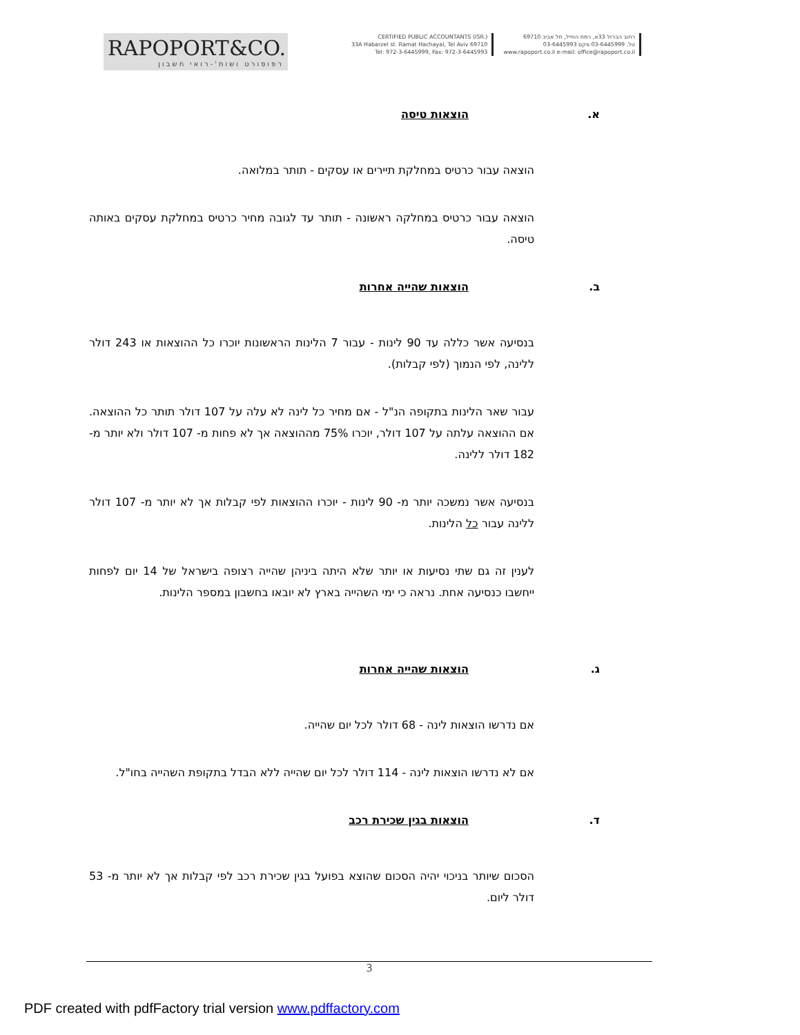RAPOPORT&CO.
רפופורט ושות'-רואי חשבון
CERTIFIED PUBLIC ACCOUNTANTS (ISR.)
33A Habarzel st. Ramat Hachayal, Tel Aviv 69710
Tel: 972-3-6445999, Fax: 972-3-6445993
רחוב הברזל 33א, רמת החייל, תל אביב 69710
טל. 03-6445999 פקס 03-6445993
www.rapoport.co.il e-mail: office@rapoport.co.il
א. הוצאות טיסה
הוצאה עבור כרטיס במחלקת תיירים או עסקים - תותר במלואה.
הוצאה עבור כרטיס במחלקה ראשונה - תותר עד לגובה מחיר כרטיס במחלקת עסקים באותה טיסה.
ב. הוצאות שהייה אחרות
בנסיעה אשר כללה עד 90 לינות - עבור 7 הלינות הראשונות יוכרו כל ההוצאות או 243 דולר ללינה, לפי הנמוך (לפי קבלות).
עבור שאר הלינות בתקופה הנ"ל - אם מחיר כל לינה לא עלה על 107 דולר תותר כל ההוצאה. אם ההוצאה עלתה על 107 דולר, יוכרו 75% מההוצאה אך לא פחות מ- 107 דולר ולא יותר מ- 182 דולר ללינה.
בנסיעה אשר נמשכה יותר מ- 90 לינות - יוכרו ההוצאות לפי קבלות אך לא יותר מ- 107 דולר ללינה עבור כל הלינות.
לענין זה גם שתי נסיעות או יותר שלא היתה ביניהן שהייה רצופה בישראל של 14 יום לפחות ייחשבו כנסיעה אחת. נראה כי ימי השהייה בארץ לא יובאו בחשבון במספר הלינות.
ג. הוצאות שהייה אחרות
אם נדרשו הוצאות לינה - 68 דולר לכל יום שהייה.
אם לא נדרשו הוצאות לינה - 114 דולר לכל יום שהייה ללא הבדל בתקופת השהייה בחו"ל.
ד. הוצאות בגין שכירת רכב
הסכום שיותר בניכוי יהיה הסכום שהוצא בפועל בגין שכירת רכב לפי קבלות אך לא יותר מ- 53 דולר ליום.
3
PDF created with pdfFactory trial version www.pdffactory.com